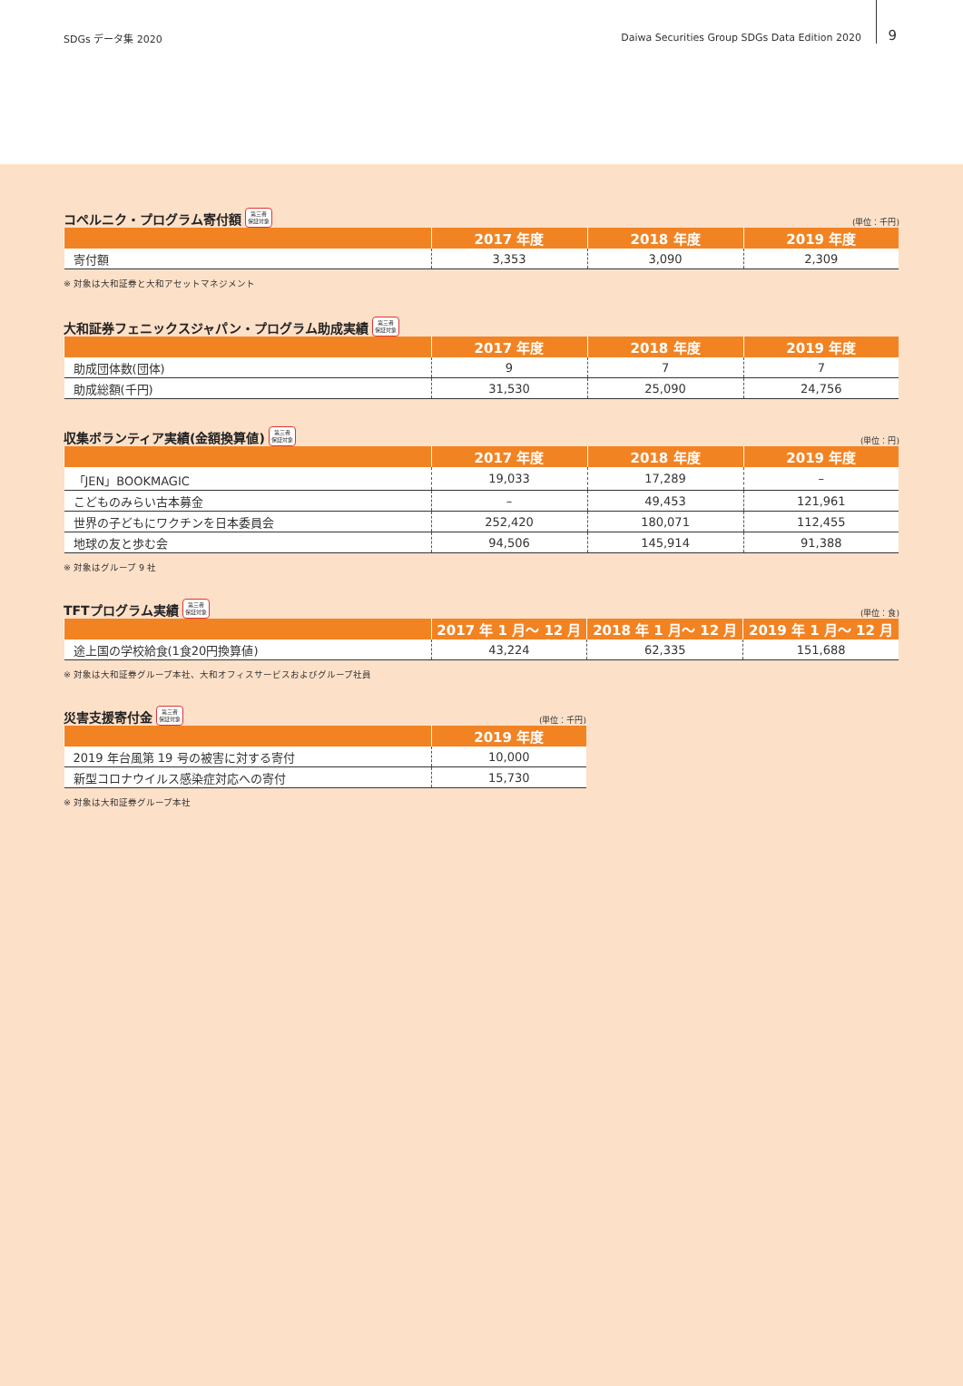SDGs データ集 2020 Daiwa Securities Group SDGs Data Edition 2020 9
コペルニク・プログラム寄付額
第三者
保証対象
(単位：千円)
| | 2017 年度 | 2018 年度 | 2019 年度 |
| --- | --- | --- | --- |
| 寄付額 | 3,353 | 3,090 | 2,309 |
※ 対象は大和証券と大和アセットマネジメント
大和証券フェニックスジャパン・プログラム助成実績
第三者
保証対象
| | 2017 年度 | 2018 年度 | 2019 年度 |
| --- | --- | --- | --- |
| 助成団体数(団体) | 9 | 7 | 7 |
| 助成総額(千円) | 31,530 | 25,090 | 24,756 |
収集ボランティア実績(金額換算値)
第三者
保証対象
(単位：円)
| | 2017 年度 | 2018 年度 | 2019 年度 |
| --- | --- | --- | --- |
| 「JEN」BOOKMAGIC | 19,033 | 17,289 | – |
| こどものみらい古本募金 | – | 49,453 | 121,961 |
| 世界の子どもにワクチンを日本委員会 | 252,420 | 180,071 | 112,455 |
| 地球の友と歩む会 | 94,506 | 145,914 | 91,388 |
※ 対象はグループ 9 社
TFTプログラム実績
第三者
保証対象
(単位：食)
| | 2017 年 1 月～ 12 月 | 2018 年 1 月～ 12 月 | 2019 年 1 月～ 12 月 |
| --- | --- | --- | --- |
| 途上国の学校給食(1食20円換算値) | 43,224 | 62,335 | 151,688 |
※ 対象は大和証券グループ本社、大和オフィスサービスおよびグループ社員
災害支援寄付金
第三者
保証対象
(単位：千円)
| | 2019 年度 |
| --- | --- |
| 2019 年台風第 19 号の被害に対する寄付 | 10,000 |
| 新型コロナウイルス感染症対応への寄付 | 15,730 |
※ 対象は大和証券グループ本社